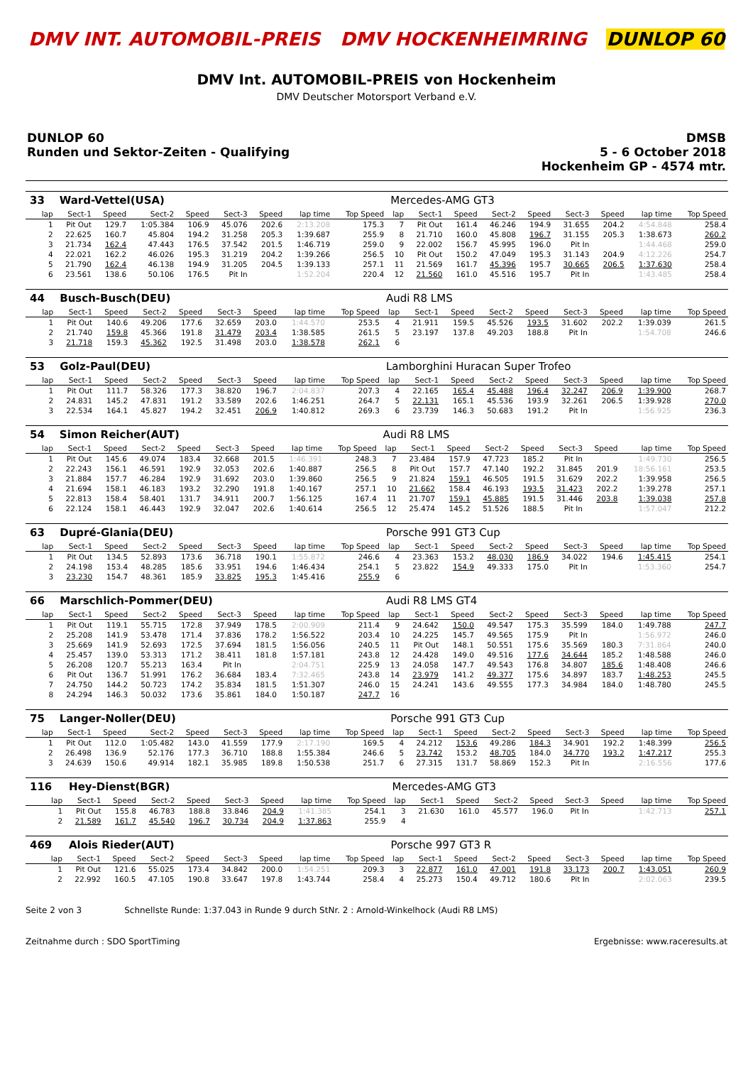DMV INT. AUTOMOBIL-PREIS DMV HOCKENHEIMRING DUNLOP 60
DMV Int. AUTOMOBIL-PREIS von Hockenheim
DMV Deutscher Motorsport Verband e.V.
DUNLOP 60
Runden und Sektor-Zeiten - Qualifying
DMSB
5 - 6 October 2018
Hockenheim GP - 4574 mtr.
| 33 | Ward-Vettel(USA) | | | | | | | | Mercedes-AMG GT3 | | | | | | | | |
| lap | Sect-1 | Speed | Sect-2 | Speed | Sect-3 | Speed | lap time | Top Speed | lap | Sect-1 | Speed | Sect-2 | Speed | Sect-3 | Speed | lap time | Top Speed |
| 1 | Pit Out | 129.7 | 1:05.384 | 106.9 | 45.076 | 202.6 | 2:13.208 | 175.3 | 7 | Pit Out | 161.4 | 46.246 | 194.9 | 31.655 | 204.2 | 4:54.848 | 258.4 |
| 2 | 22.625 | 160.7 | 45.804 | 194.2 | 31.258 | 205.3 | 1:39.687 | 255.9 | 8 | 21.710 | 160.0 | 45.808 | 196.7 | 31.155 | 205.3 | 1:38.673 | 260.2 |
| 3 | 21.734 | 162.4 | 47.443 | 176.5 | 37.542 | 201.5 | 1:46.719 | 259.0 | 9 | 22.002 | 156.7 | 45.995 | 196.0 | Pit In | | 1:44.468 | 259.0 |
| 4 | 22.021 | 162.2 | 46.026 | 195.3 | 31.219 | 204.2 | 1:39.266 | 256.5 | 10 | Pit Out | 150.2 | 47.049 | 195.3 | 31.143 | 204.9 | 4:12.226 | 254.7 |
| 5 | 21.790 | 162.4 | 46.138 | 194.9 | 31.205 | 204.5 | 1:39.133 | 257.1 | 11 | 21.569 | 161.7 | 45.396 | 195.7 | 30.665 | 206.5 | 1:37.630 | 258.4 |
| 6 | 23.561 | 138.6 | 50.106 | 176.5 | Pit In | | 1:52.204 | 220.4 | 12 | 21.560 | 161.0 | 45.516 | 195.7 | Pit In | | 1:43.485 | 258.4 |
| 44 | Busch-Busch(DEU) | | | | | | | | Audi R8 LMS | | | | | | | | |
| lap | Sect-1 | Speed | Sect-2 | Speed | Sect-3 | Speed | lap time | Top Speed | lap | Sect-1 | Speed | Sect-2 | Speed | Sect-3 | Speed | lap time | Top Speed |
| 1 | Pit Out | 140.6 | 49.206 | 177.6 | 32.659 | 203.0 | 1:44.570 | 253.5 | 4 | 21.911 | 159.5 | 45.526 | 193.5 | 31.602 | 202.2 | 1:39.039 | 261.5 |
| 2 | 21.740 | 159.8 | 45.366 | 191.8 | 31.479 | 203.4 | 1:38.585 | 261.5 | 5 | 23.197 | 137.8 | 49.203 | 188.8 | Pit In | | 1:54.708 | 246.6 |
| 3 | 21.718 | 159.3 | 45.362 | 192.5 | 31.498 | 203.0 | 1:38.578 | 262.1 | 6 | | | | | | | | |
| 53 | Golz-Paul(DEU) | | | | | | | | Lamborghini Huracan Super Trofeo | | | | | | | | |
| lap | Sect-1 | Speed | Sect-2 | Speed | Sect-3 | Speed | lap time | Top Speed | lap | Sect-1 | Speed | Sect-2 | Speed | Sect-3 | Speed | lap time | Top Speed |
| 1 | Pit Out | 111.7 | 58.326 | 177.3 | 38.820 | 196.7 | 2:04.837 | 207.3 | 4 | 22.165 | 165.4 | 45.488 | 196.4 | 32.247 | 206.9 | 1:39.900 | 268.7 |
| 2 | 24.831 | 145.2 | 47.831 | 191.2 | 33.589 | 202.6 | 1:46.251 | 264.7 | 5 | 22.131 | 165.1 | 45.536 | 193.9 | 32.261 | 206.5 | 1:39.928 | 270.0 |
| 3 | 22.534 | 164.1 | 45.827 | 194.2 | 32.451 | 206.9 | 1:40.812 | 269.3 | 6 | 23.739 | 146.3 | 50.683 | 191.2 | Pit In | | 1:56.925 | 236.3 |
| 54 | Simon Reicher(AUT) | | | | | | | | Audi R8 LMS | | | | | | | | |
| lap | Sect-1 | Speed | Sect-2 | Speed | Sect-3 | Speed | lap time | Top Speed | lap | Sect-1 | Speed | Sect-2 | Speed | Sect-3 | Speed | lap time | Top Speed |
| 1 | Pit Out | 145.6 | 49.074 | 183.4 | 32.668 | 201.5 | 1:46.391 | 248.3 | 7 | 23.484 | 157.9 | 47.723 | 185.2 | Pit In | | 1:49.730 | 256.5 |
| 2 | 22.243 | 156.1 | 46.591 | 192.9 | 32.053 | 202.6 | 1:40.887 | 256.5 | 8 | Pit Out | 157.7 | 47.140 | 192.2 | 31.845 | 201.9 | 18:56.161 | 253.5 |
| 3 | 21.884 | 157.7 | 46.284 | 192.9 | 31.692 | 203.0 | 1:39.860 | 256.5 | 9 | 21.824 | 159.1 | 46.505 | 191.5 | 31.629 | 202.2 | 1:39.958 | 256.5 |
| 4 | 21.694 | 158.1 | 46.183 | 193.2 | 32.290 | 191.8 | 1:40.167 | 257.1 | 10 | 21.662 | 158.4 | 46.193 | 193.5 | 31.423 | 202.2 | 1:39.278 | 257.1 |
| 5 | 22.813 | 158.4 | 58.401 | 131.7 | 34.911 | 200.7 | 1:56.125 | 167.4 | 11 | 21.707 | 159.1 | 45.885 | 191.5 | 31.446 | 203.8 | 1:39.038 | 257.8 |
| 6 | 22.124 | 158.1 | 46.443 | 192.9 | 32.047 | 202.6 | 1:40.614 | 256.5 | 12 | 25.474 | 145.2 | 51.526 | 188.5 | Pit In | | 1:57.047 | 212.2 |
| 63 | Dupré-Glania(DEU) | | | | | | | | Porsche 991 GT3 Cup | | | | | | | | |
| lap | Sect-1 | Speed | Sect-2 | Speed | Sect-3 | Speed | lap time | Top Speed | lap | Sect-1 | Speed | Sect-2 | Speed | Sect-3 | Speed | lap time | Top Speed |
| 1 | Pit Out | 134.5 | 52.893 | 173.6 | 36.718 | 190.1 | 1:55.872 | 246.6 | 4 | 23.363 | 153.2 | 48.030 | 186.9 | 34.022 | 194.6 | 1:45.415 | 254.1 |
| 2 | 24.198 | 153.4 | 48.285 | 185.6 | 33.951 | 194.6 | 1:46.434 | 254.1 | 5 | 23.822 | 154.9 | 49.333 | 175.0 | Pit In | | 1:53.360 | 254.7 |
| 3 | 23.230 | 154.7 | 48.361 | 185.9 | 33.825 | 195.3 | 1:45.416 | 255.9 | 6 | | | | | | | | |
| 66 | Marschlich-Pommer(DEU) | | | | | | | | Audi R8 LMS GT4 | | | | | | | | |
| lap | Sect-1 | Speed | Sect-2 | Speed | Sect-3 | Speed | lap time | Top Speed | lap | Sect-1 | Speed | Sect-2 | Speed | Sect-3 | Speed | lap time | Top Speed |
| 1 | Pit Out | 119.1 | 55.715 | 172.8 | 37.949 | 178.5 | 2:00.909 | 211.4 | 9 | 24.642 | 150.0 | 49.547 | 175.3 | 35.599 | 184.0 | 1:49.788 | 247.7 |
| 2 | 25.208 | 141.9 | 53.478 | 171.4 | 37.836 | 178.2 | 1:56.522 | 203.4 | 10 | 24.225 | 145.7 | 49.565 | 175.9 | Pit In | | 1:56.972 | 246.0 |
| 3 | 25.669 | 141.9 | 52.693 | 172.5 | 37.694 | 181.5 | 1:56.056 | 240.5 | 11 | Pit Out | 148.1 | 50.551 | 175.6 | 35.569 | 180.3 | 7:31.864 | 240.0 |
| 4 | 25.457 | 139.0 | 53.313 | 171.2 | 38.411 | 181.8 | 1:57.181 | 243.8 | 12 | 24.428 | 149.0 | 49.516 | 177.6 | 34.644 | 185.2 | 1:48.588 | 246.0 |
| 5 | 26.208 | 120.7 | 55.213 | 163.4 | Pit In | | 2:04.751 | 225.9 | 13 | 24.058 | 147.7 | 49.543 | 176.8 | 34.807 | 185.6 | 1:48.408 | 246.6 |
| 6 | Pit Out | 136.7 | 51.991 | 176.2 | 36.684 | 183.4 | 7:32.465 | 243.8 | 14 | 23.979 | 141.2 | 49.377 | 175.6 | 34.897 | 183.7 | 1:48.253 | 245.5 |
| 7 | 24.750 | 144.2 | 50.723 | 174.2 | 35.834 | 181.5 | 1:51.307 | 246.0 | 15 | 24.241 | 143.6 | 49.555 | 177.3 | 34.984 | 184.0 | 1:48.780 | 245.5 |
| 8 | 24.294 | 146.3 | 50.032 | 173.6 | 35.861 | 184.0 | 1:50.187 | 247.7 | 16 | | | | | | | | |
| 75 | Langer-Noller(DEU) | | | | | | | | Porsche 991 GT3 Cup | | | | | | | | |
| lap | Sect-1 | Speed | Sect-2 | Speed | Sect-3 | Speed | lap time | Top Speed | lap | Sect-1 | Speed | Sect-2 | Speed | Sect-3 | Speed | lap time | Top Speed |
| 1 | Pit Out | 112.0 | 1:05.482 | 143.0 | 41.559 | 177.9 | 2:17.190 | 169.5 | 4 | 24.212 | 153.6 | 49.286 | 184.3 | 34.901 | 192.2 | 1:48.399 | 256.5 |
| 2 | 26.498 | 136.9 | 52.176 | 177.3 | 36.710 | 188.8 | 1:55.384 | 246.6 | 5 | 23.742 | 153.2 | 48.705 | 184.0 | 34.770 | 193.2 | 1:47.217 | 255.3 |
| 3 | 24.639 | 150.6 | 49.914 | 182.1 | 35.985 | 189.8 | 1:50.538 | 251.7 | 6 | 27.315 | 131.7 | 58.869 | 152.3 | Pit In | | 2:16.556 | 177.6 |
| 116 | Hey-Dienst(BGR) | | | | | | | | Mercedes-AMG GT3 | | | | | | | | |
| lap | Sect-1 | Speed | Sect-2 | Speed | Sect-3 | Speed | lap time | Top Speed | lap | Sect-1 | Speed | Sect-2 | Speed | Sect-3 | Speed | lap time | Top Speed |
| 1 | Pit Out | 155.8 | 46.783 | 188.8 | 33.846 | 204.9 | 1:41.385 | 254.1 | 3 | 21.630 | 161.0 | 45.577 | 196.0 | Pit In | | 1:42.713 | 257.1 |
| 2 | 21.589 | 161.7 | 45.540 | 196.7 | 30.734 | 204.9 | 1:37.863 | 255.9 | 4 | | | | | | | | |
| 469 | Alois Rieder(AUT) | | | | | | | | Porsche 997 GT3 R | | | | | | | | |
| lap | Sect-1 | Speed | Sect-2 | Speed | Sect-3 | Speed | lap time | Top Speed | lap | Sect-1 | Speed | Sect-2 | Speed | Sect-3 | Speed | lap time | Top Speed |
| 1 | Pit Out | 121.6 | 55.025 | 173.4 | 34.842 | 200.0 | 1:54.251 | 209.3 | 3 | 22.877 | 161.0 | 47.001 | 191.8 | 33.173 | 200.7 | 1:43.051 | 260.9 |
| 2 | 22.992 | 160.5 | 47.105 | 190.8 | 33.647 | 197.8 | 1:43.744 | 258.4 | 4 | 25.273 | 150.4 | 49.712 | 180.6 | Pit In | | 2:02.063 | 239.5 |
Seite 2 von 3 Schnellste Runde: 1:37.043 in Runde 9 durch StNr. 2 : Arnold-Winkelhock (Audi R8 LMS)
Zeitnahme durch : SDO SportTiming Ergebnisse: www.raceresults.at